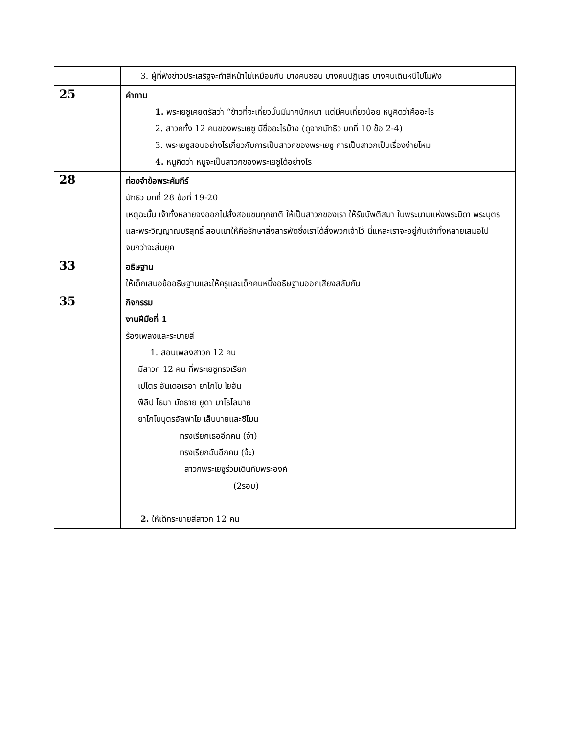| | 3. ผู้ที่ฟังข่าวประเสริฐจะทำสีหน้าไม่เหมือนกัน บางคนชอบ บางคนปฏิเสธ บางคนเดินหนีไปไม่ฟัง |
| 25 | คำถาม 1. พระเยซูเคยตรัสว่า “ข้าวที่จะเกี่ยวนั้นมีมากนักหนา แต่มีคนเกี่ยวน้อย หนูคิดว่าคืออะไร 2. สาวกทั้ง 12 คนของพระเยซู มีชื่ออะไรบ้าง (ดูจากมัทธิว บทที่ 10 ข้อ 2-4) 3. พระเยซูสอนอย่างไรเกี่ยวกับการเป็นสาวกของพระเยซู การเป็นสาวกเป็นเรื่องง่ายไหม 4. หนูคิดว่า หนูจะเป็นสาวกของพระเยซูได้อย่างไร |
| 28 | ท่องจำข้อพระคัมภีร์ มัทธิว บทที่ 28 ข้อที่ 19-20 เหตุฉะนั้น เจ้าทั้งหลายจงออกไปสั่งสอนชนทุกชาติ ให้เป็นสาวกของเรา ให้รับบัพติสมา ในพระนามแห่งพระบิดา พระบุตร และพระวิญญาณบริสุทธิ์ สอนเขาให้คือรักษาสิ่งสารพัดซึ่งเราได้สั่งพวกเจ้าไว้ นี่แหละเราจะอยู่กับเจ้าทั้งหลายเสมอไป จนกว่าจะสิ้นยุค |
| 33 | อธิษฐาน ให้เด็กเสนอข้ออธิษฐานและให้ครูและเด็กคนหนึ่งอธิษฐานออกเสียงสลับกัน |
| 35 | กิจกรรม งานฝีมือที่ 1 ร้องเพลงและระบายสี 1. สอนเพลงสาวก 12 คน มีสาวก 12 คน ที่พระเยซูทรงเรียก เปโตร อันเดอเรอา ยาโกโบ โยฮัน ฟีลิป โธมา มัดธาย ยูดา บาโธโลมาย ยาโกโบบุตรอัลฟาโย เล็บบายและซีโมน ทรงเรียกเธออีกคน (จ๋า) ทรงเรียกฉันอีกคน (จ้ะ) สาวกพระเยซูร่วมเดินกับพระองค์ (2รอบ) 2. ให้เด็กระบายสีสาวก 12 คน |